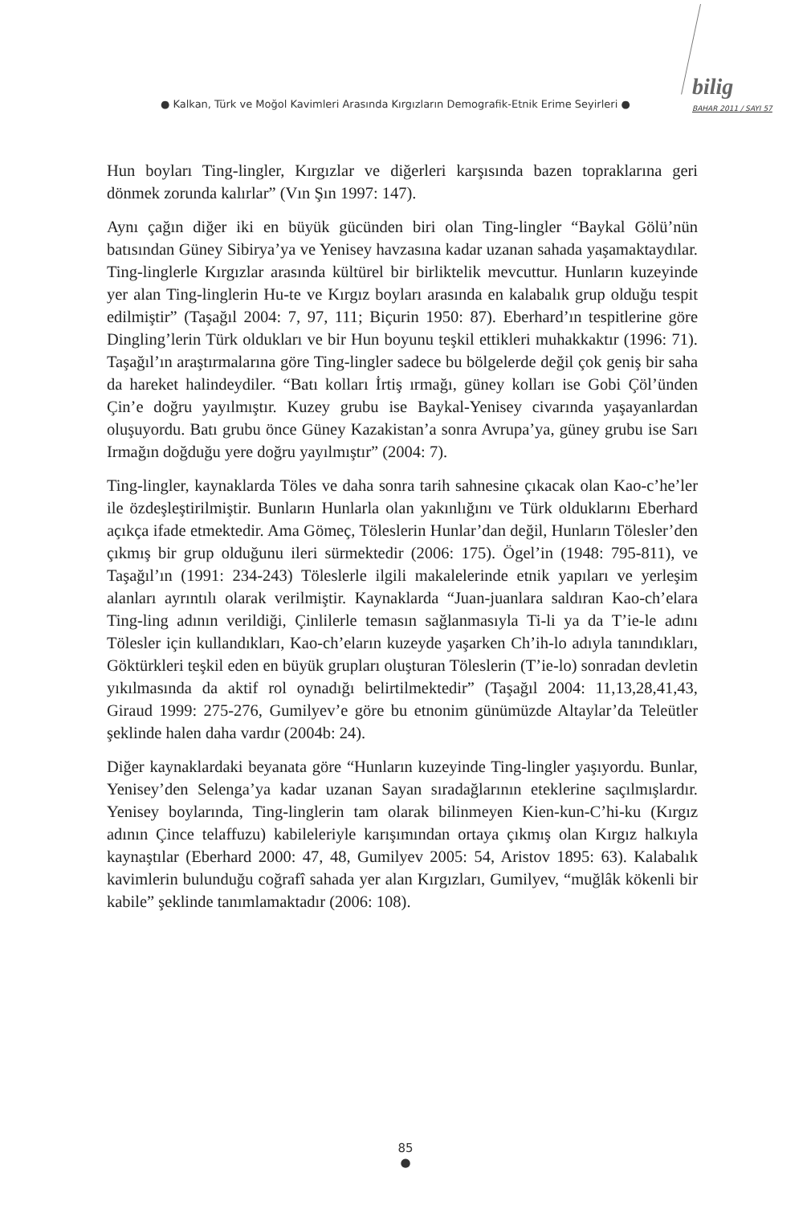● Kalkan, Türk ve Moğol Kavimleri Arasında Kırgızların Demografik-Etnik Erime Seyirleri ●
bilig
BAHAR 2011 / SAYI 57
Hun boyları Ting-lingler, Kırgızlar ve diğerleri karşısında bazen toprakla­rına geri dönmek zorunda kalırlar” (Vın Şın 1997: 147).
Aynı çağın diğer iki en büyük gücünden biri olan Ting-lingler “Baykal Gölü’nün batısından Güney Sibirya’ya ve Yenisey havzasına kadar uzanan sahada yaşamaktaydılar. Ting-linglerle Kırgızlar arasında kültürel bir bir­liktelik mevcuttur. Hunların kuzeyinde yer alan Ting-linglerin Hu-te ve Kırgız boyları arasında en kalabalık grup olduğu tespit edilmiştir” (Taşağıl 2004: 7, 97, 111; Biçurin 1950: 87). Eberhard’ın tespitlerine göre Ding­ling’lerin Türk oldukları ve bir Hun boyunu teşkil ettikleri muhakkaktır (1996: 71). Taşağıl’ın araştırmalarına göre Ting-lingler sadece bu bölge­lerde değil çok geniş bir saha da hareket halindeydiler. “Batı kolları İrtiş ırmağı, güney kolları ise Gobi Çöl’ünden Çin’e doğru yayılmıştır. Kuzey grubu ise Baykal-Yenisey civarında yaşayanlardan oluşuyordu. Batı grubu önce Güney Kazakistan’a sonra Avrupa’ya, güney grubu ise Sarı Irmağın doğduğu yere doğru yayılmıştır” (2004: 7).
Ting-lingler, kaynaklarda Töles ve daha sonra tarih sahnesine çıkacak olan Kao-c’he’ler ile özdeşleştirilmiştir. Bunların Hunlarla olan yakınlığını ve Türk olduklarını Eberhard açıkça ifade etmektedir. Ama Gömeç, Töleslerin Hunlar’dan değil, Hunların Tölesler’den çıkmış bir grup oldu­ğunu ileri sürmektedir (2006: 175). Ögel’in (1948: 795-811), ve Taşağıl’ın (1991: 234-243) Töleslerle ilgili makalelerinde etnik yapıları ve yerleşim alanları ayrıntılı olarak verilmiştir. Kaynaklarda “Juan-juanlara saldıran Kao-ch’elara Ting-ling adının verildiği, Çinlilerle temasın sağlan­masıyla Ti-li ya da T’ie-le adını Tölesler için kullandıkları, Kao-ch’eların kuzeyde yaşarken Ch’ih-lo adıyla tanındıkları, Göktürkleri teşkil eden en büyük grupları oluşturan Töleslerin (T’ie-lo) sonradan devletin yıkılma­sında da aktif rol oynadığı belirtilmektedir” (Taşağıl 2004: 11,13,28,41,43, Giraud 1999: 275-276, Gumilyev’e göre bu etnonim günümüzde Altaylar’da Teleütler şeklinde halen daha vardır (2004b: 24).
Diğer kaynaklardaki beyanata göre “Hunların kuzeyinde Ting-lingler yaşı­yordu. Bunlar, Yenisey’den Selenga’ya kadar uzanan Sayan sıradağlarının eteklerine saçılmışlardır. Yenisey boylarında, Ting-linglerin tam olarak bilinmeyen Kien-kun-C’hi-ku (Kırgız adının Çince telaffuzu) kabileleriyle karışımından ortaya çıkmış olan Kırgız halkıyla kaynaştılar (Eberhard 2000: 47, 48, Gumilyev 2005: 54, Aristov 1895: 63). Kalabalık kavimle­rin bulunduğu coğrafî sahada yer alan Kırgızları, Gumilyev, “muğlâk kö­kenli bir kabile” şeklinde tanımlamaktadır (2006: 108).
85
●